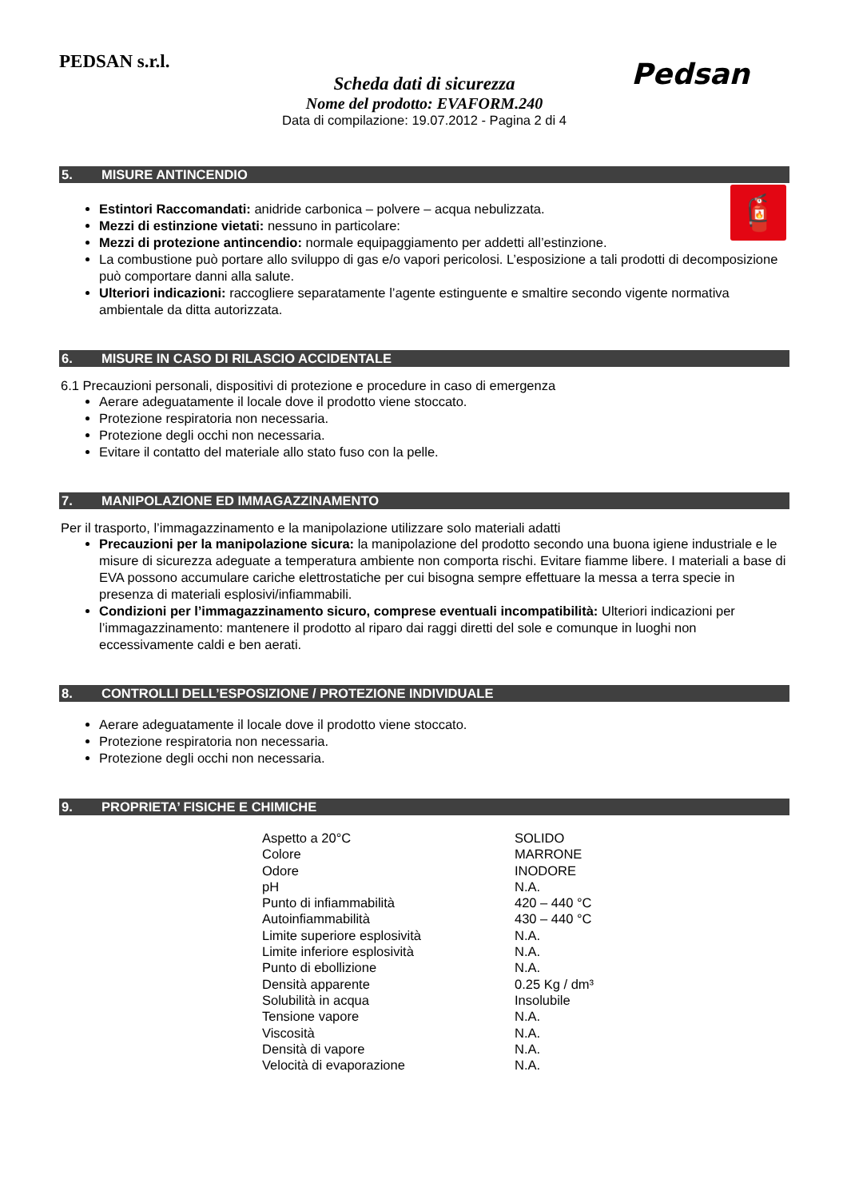PEDSAN s.r.l.
Pedsan
Scheda dati di sicurezza
Nome del prodotto: EVAFORM.240
Data di compilazione: 19.07.2012 - Pagina 2 di 4
5. MISURE ANTINCENDIO
🧯
Estintori Raccomandati: anidride carbonica – polvere – acqua nebulizzata.
Mezzi di estinzione vietati: nessuno in particolare:
Mezzi di protezione antincendio: normale equipaggiamento per addetti all’estinzione.
La combustione può portare allo sviluppo di gas e/o vapori pericolosi. L’esposizione a tali prodotti di decomposizione può comportare danni alla salute.
Ulteriori indicazioni: raccogliere separatamente l’agente estinguente e smaltire secondo vigente normativa ambientale da ditta autorizzata.
6. MISURE IN CASO DI RILASCIO ACCIDENTALE
6.1 Precauzioni personali, dispositivi di protezione e procedure in caso di emergenza
Aerare adeguatamente il locale dove il prodotto viene stoccato.
Protezione respiratoria non necessaria.
Protezione degli occhi non necessaria.
Evitare il contatto del materiale allo stato fuso con la pelle.
7. MANIPOLAZIONE ED IMMAGAZZINAMENTO
Per il trasporto, l’immagazzinamento e la manipolazione utilizzare solo materiali adatti
Precauzioni per la manipolazione sicura: la manipolazione del prodotto secondo una buona igiene industriale e le misure di sicurezza adeguate a temperatura ambiente non comporta rischi. Evitare fiamme libere. I materiali a base di EVA possono accumulare cariche elettrostatiche per cui bisogna sempre effettuare la messa a terra specie in presenza di materiali esplosivi/infiammabili.
Condizioni per l’immagazzinamento sicuro, comprese eventuali incompatibilità: Ulteriori indicazioni per l’immagazzinamento: mantenere il prodotto al riparo dai raggi diretti del sole e comunque in luoghi non eccessivamente caldi e ben aerati.
8. CONTROLLI DELL’ESPOSIZIONE / PROTEZIONE INDIVIDUALE
Aerare adeguatamente il locale dove il prodotto viene stoccato.
Protezione respiratoria non necessaria.
Protezione degli occhi non necessaria.
9. PROPRIETA’ FISICHE E CHIMICHE
| Aspetto a 20°C | SOLIDO |
| Colore | MARRONE |
| Odore | INODORE |
| pH | N.A. |
| Punto di infiammabilità | 420 – 440 °C |
| Autoinfiammabilità | 430 – 440 °C |
| Limite superiore esplosività | N.A. |
| Limite inferiore esplosività | N.A. |
| Punto di ebollizione | N.A. |
| Densità apparente | 0.25 Kg / dm³ |
| Solubilità in acqua | Insolubile |
| Tensione vapore | N.A. |
| Viscosità | N.A. |
| Densità di vapore | N.A. |
| Velocità di evaporazione | N.A. |